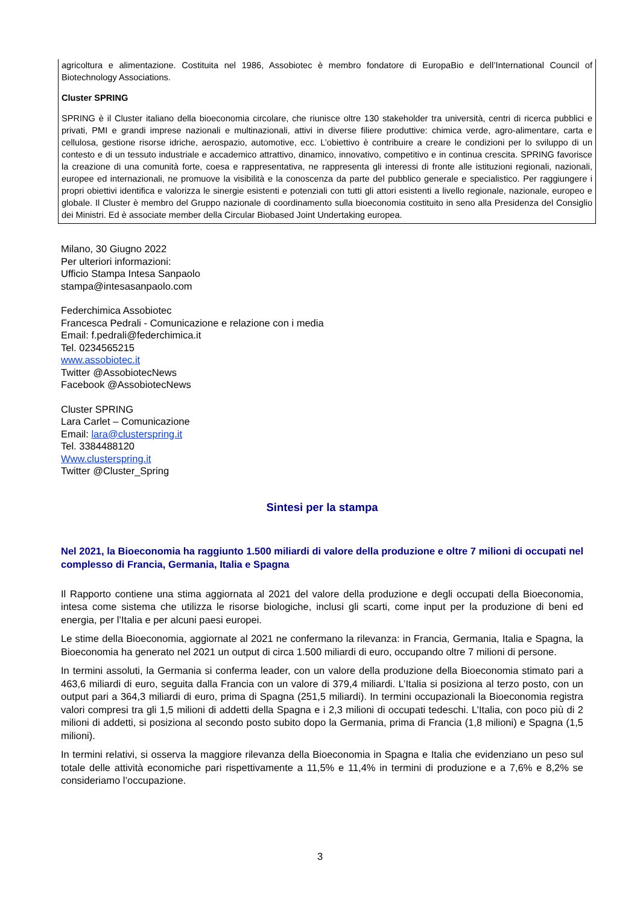agricoltura e alimentazione. Costituita nel 1986, Assobiotec è membro fondatore di EuropaBio e dell’International Council of Biotechnology Associations.
Cluster SPRING
SPRING è il Cluster italiano della bioeconomia circolare, che riunisce oltre 130 stakeholder tra università, centri di ricerca pubblici e privati, PMI e grandi imprese nazionali e multinazionali, attivi in diverse filiere produttive: chimica verde, agro-alimentare, carta e cellulosa, gestione risorse idriche, aerospazio, automotive, ecc. L’obiettivo è contribuire a creare le condizioni per lo sviluppo di un contesto e di un tessuto industriale e accademico attrattivo, dinamico, innovativo, competitivo e in continua crescita. SPRING favorisce la creazione di una comunità forte, coesa e rappresentativa, ne rappresenta gli interessi di fronte alle istituzioni regionali, nazionali, europee ed internazionali, ne promuove la visibilità e la conoscenza da parte del pubblico generale e specialistico. Per raggiungere i propri obiettivi identifica e valorizza le sinergie esistenti e potenziali con tutti gli attori esistenti a livello regionale, nazionale, europeo e globale. Il Cluster è membro del Gruppo nazionale di coordinamento sulla bioeconomia costituito in seno alla Presidenza del Consiglio dei Ministri. Ed è associate member della Circular Biobased Joint Undertaking europea.
Milano, 30 Giugno 2022
Per ulteriori informazioni:
Ufficio Stampa Intesa Sanpaolo
stampa@intesasanpaolo.com
Federchimica Assobiotec
Francesca Pedrali - Comunicazione e relazione con i media
Email: f.pedrali@federchimica.it
Tel. 0234565215
www.assobiotec.it
Twitter @AssobiotecNews
Facebook @AssobiotecNews
Cluster SPRING
Lara Carlet – Comunicazione
Email: lara@clusterspring.it
Tel. 3384488120
Www.clusterspring.it
Twitter @Cluster_Spring
Sintesi per la stampa
Nel 2021, la Bioeconomia ha raggiunto 1.500 miliardi di valore della produzione e oltre 7 milioni di occupati nel complesso di Francia, Germania, Italia e Spagna
Il Rapporto contiene una stima aggiornata al 2021 del valore della produzione e degli occupati della Bioeconomia, intesa come sistema che utilizza le risorse biologiche, inclusi gli scarti, come input per la produzione di beni ed energia, per l’Italia e per alcuni paesi europei.
Le stime della Bioeconomia, aggiornate al 2021 ne confermano la rilevanza: in Francia, Germania, Italia e Spagna, la Bioeconomia ha generato nel 2021 un output di circa 1.500 miliardi di euro, occupando oltre 7 milioni di persone.
In termini assoluti, la Germania si conferma leader, con un valore della produzione della Bioeconomia stimato pari a 463,6 miliardi di euro, seguita dalla Francia con un valore di 379,4 miliardi. L’Italia si posiziona al terzo posto, con un output pari a 364,3 miliardi di euro, prima di Spagna (251,5 miliardi). In termini occupazionali la Bioeconomia registra valori compresi tra gli 1,5 milioni di addetti della Spagna e i 2,3 milioni di occupati tedeschi. L’Italia, con poco più di 2 milioni di addetti, si posiziona al secondo posto subito dopo la Germania, prima di Francia (1,8 milioni) e Spagna (1,5 milioni).
In termini relativi, si osserva la maggiore rilevanza della Bioeconomia in Spagna e Italia che evidenziano un peso sul totale delle attività economiche pari rispettivamente a 11,5% e 11,4% in termini di produzione e a 7,6% e 8,2% se consideriamo l’occupazione.
3